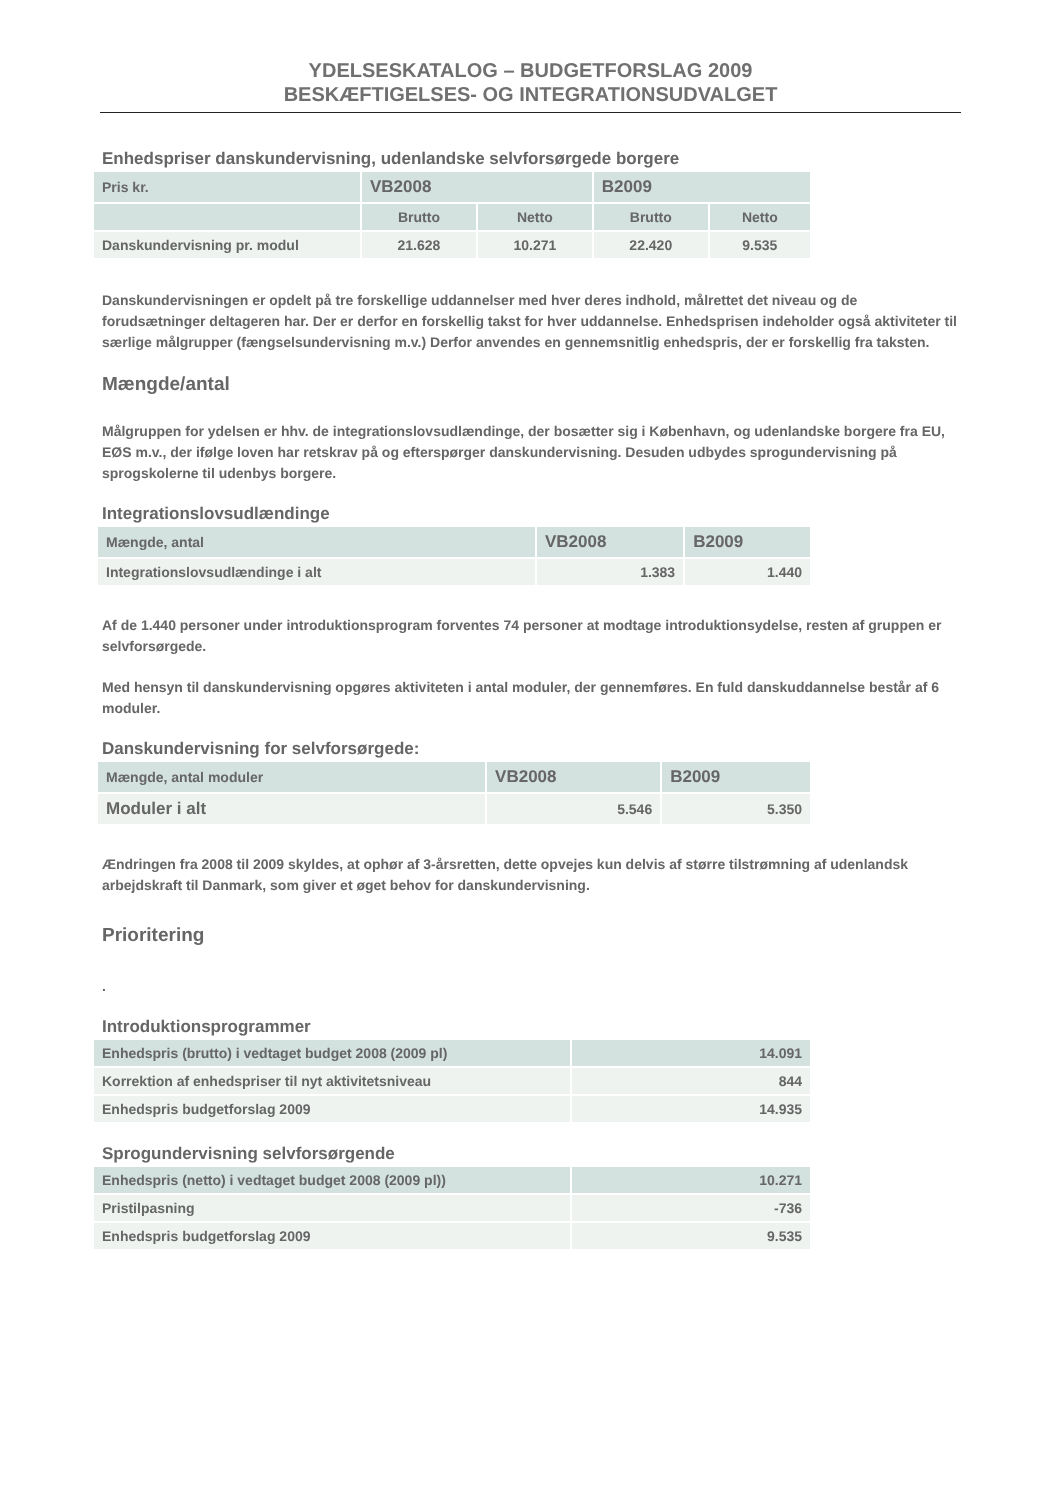YDELSESKATALOG – BUDGETFORSLAG 2009
BESKÆFTIGELSES- OG INTEGRATIONSUDVALGET
Enhedspriser danskundervisning, udenlandske selvforsørgede borgere
| Pris kr. | VB2008 | | B2009 | |
| --- | --- | --- | --- | --- |
| | Brutto | Netto | Brutto | Netto |
| Danskundervisning pr. modul | 21.628 | 10.271 | 22.420 | 9.535 |
Danskundervisningen er opdelt på tre forskellige uddannelser med hver deres indhold, målrettet det niveau og de forudsætninger deltageren har. Der er derfor en forskellig takst for hver uddannelse. Enhedsprisen indeholder også aktiviteter til særlige målgrupper (fængselsundervisning m.v.) Derfor anvendes en gennemsnitlig enhedspris, der er forskellig fra taksten.
Mængde/antal
Målgruppen for ydelsen er hhv. de integrationslovsudlændinge, der bosætter sig i København, og udenlandske borgere fra EU, EØS m.v., der ifølge loven har retskrav på og efterspørger danskundervisning. Desuden udbydes sprogundervisning på sprogskolerne til udenbys borgere.
Integrationslovsudlændinge
| Mængde, antal | VB2008 | B2009 |
| --- | --- | --- |
| Integrationslovsudlændinge i alt | 1.383 | 1.440 |
Af de 1.440 personer under introduktionsprogram forventes 74 personer at modtage introduktionsydelse, resten af gruppen er selvforsørgede.
Med hensyn til danskundervisning opgøres aktiviteten i antal moduler, der gennemføres. En fuld danskuddannelse består af 6 moduler.
Danskundervisning for selvforsørgede:
| Mængde, antal moduler | VB2008 | B2009 |
| --- | --- | --- |
| Moduler i alt | 5.546 | 5.350 |
Ændringen fra 2008 til 2009 skyldes, at ophør af 3-årsretten, dette opvejes kun delvis af større tilstrømning af udenlandsk arbejdskraft til Danmark, som giver et øget behov for danskundervisning.
Prioritering
.
Introduktionsprogrammer
| Enhedspris (brutto) i vedtaget budget 2008 (2009 pl) | 14.091 |
| Korrektion af enhedspriser til nyt aktivitetsniveau | 844 |
| Enhedspris budgetforslag 2009 | 14.935 |
Sprogundervisning selvforsørgende
| Enhedspris (netto) i vedtaget budget 2008 (2009 pl)) | 10.271 |
| Pristilpasning | -736 |
| Enhedspris budgetforslag 2009 | 9.535 |